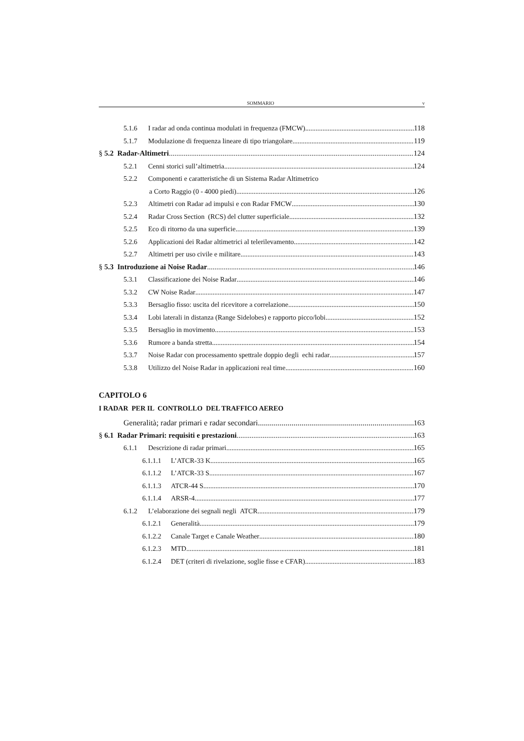SOMMARIO v
5.1.6 I radar ad onda continua modulati in frequenza (FMCW) 118
5.1.7 Modulazione di frequenza lineare di tipo triangolare 119
§ 5.2 Radar-Altimetri 124
5.2.1 Cenni storici sull’altimetria 124
5.2.2 Componenti e caratteristiche di un Sistema Radar Altimetrico
a Corto Raggio (0 - 4000 piedi) 126
5.2.3 Altimetri con Radar ad impulsi e con Radar FMCW 130
5.2.4 Radar Cross Section (RCS) del clutter superficiale 132
5.2.5 Eco di ritorno da una superficie 139
5.2.6 Applicazioni dei Radar altimetrici al telerilevamento 142
5.2.7 Altimetri per uso civile e militare 143
§ 5.3 Introduzione ai Noise Radar 146
5.3.1 Classificazione dei Noise Radar 146
5.3.2 CW Noise Radar 147
5.3.3 Bersaglio fisso: uscita del ricevitore a correlazione 150
5.3.4 Lobi laterali in distanza (Range Sidelobes) e rapporto picco/lobi 152
5.3.5 Bersaglio in movimento 153
5.3.6 Rumore a banda stretta 154
5.3.7 Noise Radar con processamento spettrale doppio degli echi radar 157
5.3.8 Utilizzo del Noise Radar in applicazioni real time 160
CAPITOLO 6
I RADAR PER IL CONTROLLO DEL TRAFFICO AEREO
Generalità; radar primari e radar secondari 163
§ 6.1 Radar Primari: requisiti e prestazioni 163
6.1.1 Descrizione di radar primari 165
6.1.1.1 L’ATCR-33 K 165
6.1.1.2 L’ATCR-33 S 167
6.1.1.3 ATCR-44 S 170
6.1.1.4 ARSR-4 177
6.1.2 L’elaborazione dei segnali negli ATCR 179
6.1.2.1 Generalità 179
6.1.2.2 Canale Target e Canale Weather 180
6.1.2.3 MTD 181
6.1.2.4 DET (criteri di rivelazione, soglie fisse e CFAR) 183